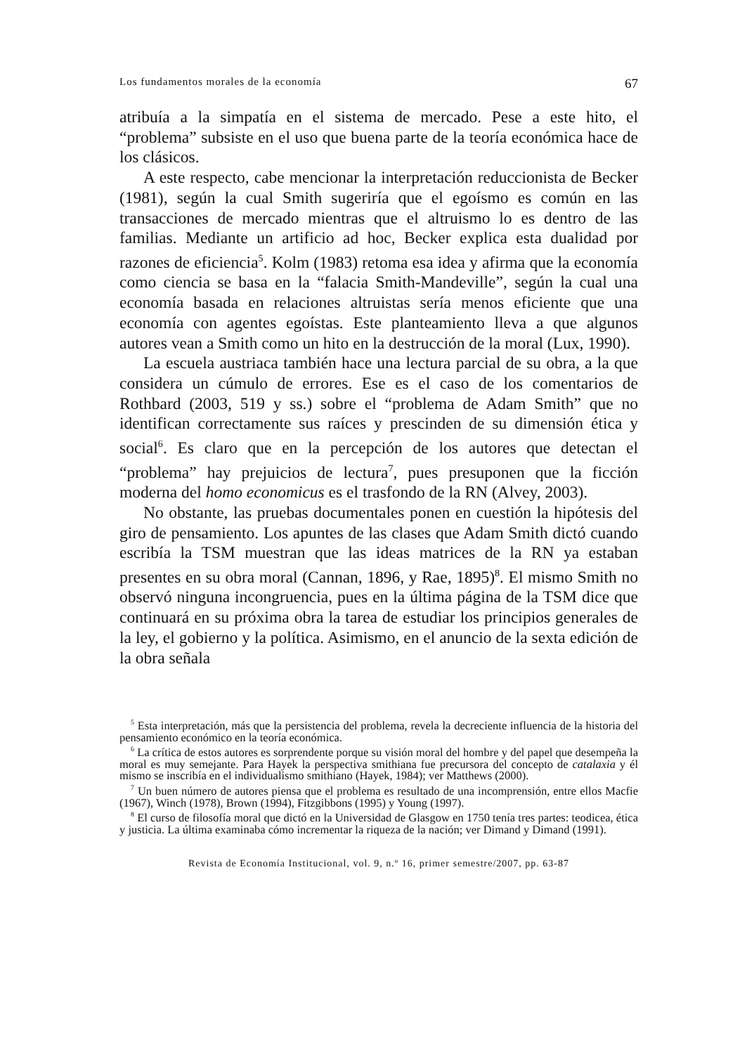Los fundamentos morales de la economía 67
atribuía a la simpatía en el sistema de mercado. Pese a este hito, el “problema” subsiste en el uso que buena parte de la teoría económica hace de los clásicos.
A este respecto, cabe mencionar la interpretación reduccionista de Becker (1981), según la cual Smith sugeriría que el egoísmo es común en las transacciones de mercado mientras que el altruismo lo es dentro de las familias. Mediante un artificio ad hoc, Becker explica esta dualidad por razones de eficiencia<sup>5</sup>. Kolm (1983) retoma esa idea y afirma que la economía como ciencia se basa en la “falacia Smith-Mandeville”, según la cual una economía basada en relaciones altruistas sería menos eficiente que una economía con agentes egoístas. Este planteamiento lleva a que algunos autores vean a Smith como un hito en la destrucción de la moral (Lux, 1990).
La escuela austriaca también hace una lectura parcial de su obra, a la que considera un cúmulo de errores. Ese es el caso de los comentarios de Rothbard (2003, 519 y ss.) sobre el “problema de Adam Smith” que no identifican correctamente sus raíces y prescinden de su dimensión ética y social<sup>6</sup>. Es claro que en la percepción de los autores que detectan el “problema” hay prejuicios de lectura<sup>7</sup>, pues presuponen que la ficción moderna del homo economicus es el trasfondo de la RN (Alvey, 2003).
No obstante, las pruebas documentales ponen en cuestión la hipótesis del giro de pensamiento. Los apuntes de las clases que Adam Smith dictó cuando escribía la TSM muestran que las ideas matrices de la RN ya estaban presentes en su obra moral (Cannan, 1896, y Rae, 1895)<sup>8</sup>. El mismo Smith no observó ninguna incongruencia, pues en la última página de la TSM dice que continuará en su próxima obra la tarea de estudiar los principios generales de la ley, el gobierno y la política. Asimismo, en el anuncio de la sexta edición de la obra señala
<sup>5</sup> Esta interpretación, más que la persistencia del problema, revela la decreciente influencia de la historia del pensamiento económico en la teoría económica.
<sup>6</sup> La crítica de estos autores es sorprendente porque su visión moral del hombre y del papel que desempeña la moral es muy semejante. Para Hayek la perspectiva smithiana fue precursora del concepto de catalaxia y él mismo se inscribía en el individualismo smithiano (Hayek, 1984); ver Matthews (2000).
<sup>7</sup> Un buen número de autores piensa que el problema es resultado de una incomprensión, entre ellos Macfie (1967), Winch (1978), Brown (1994), Fitzgibbons (1995) y Young (1997).
<sup>8</sup> El curso de filosofía moral que dictó en la Universidad de Glasgow en 1750 tenía tres partes: teodicea, ética y justicia. La última examinaba cómo incrementar la riqueza de la nación; ver Dimand y Dimand (1991).
Revista de Economía Institucional, vol. 9, n.º 16, primer semestre/2007, pp. 63-87